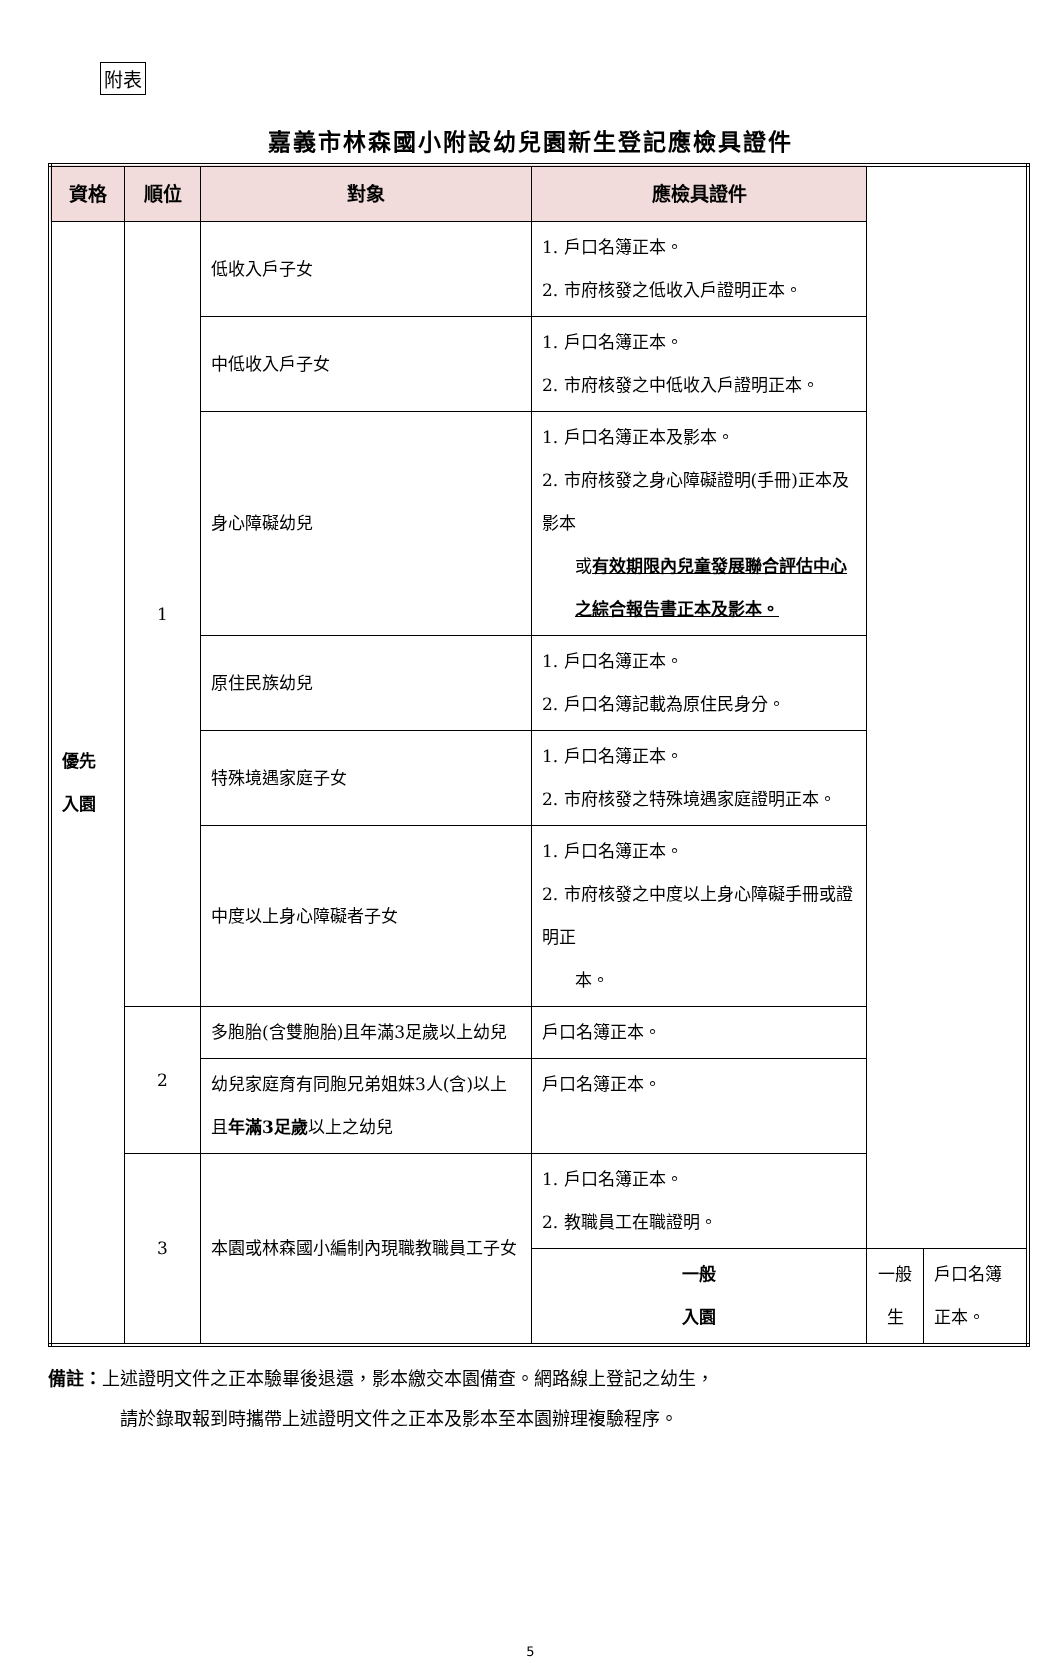附表
嘉義市林森國小附設幼兒園新生登記應檢具證件
| 資格 | 順位 | 對象 | 應檢具證件 | | |
| --- | --- | --- | --- | --- | --- |
| 優先 入園 | 1 | 低收入戶子女 | 1. 戶口名簿正本。 2. 市府核發之低收入戶證明正本。 | | |
| | | 中低收入戶子女 | 1. 戶口名簿正本。 2. 市府核發之中低收入戶證明正本。 | | |
| | | 身心障礙幼兒 | 1. 戶口名簿正本及影本。 2. 市府核發之身心障礙證明(手冊)正本及影本 或 有效期限內兒童發展聯合評估中心之綜合報告書正本及影本。 | | |
| | | 原住民族幼兒 | 1. 戶口名簿正本。 2. 戶口名簿記載為原住民身分。 | | |
| | | 特殊境遇家庭子女 | 1. 戶口名簿正本。 2. 市府核發之特殊境遇家庭證明正本。 | | |
| | | 中度以上身心障礙者子女 | 1. 戶口名簿正本。 2. 市府核發之中度以上身心障礙手冊或證明正 本。 | | |
| | 2 | 多胞胎(含雙胞胎)且年滿3足歲以上幼兒 | 戶口名簿正本。 | | |
| | | 幼兒家庭育有同胞兄弟姐妹3人(含)以上且 年滿3足歲 以上之幼兒 | 戶口名簿正本。 | | |
| | 3 | 本園或林森國小編制內現職教職員工子女 | 1. 戶口名簿正本。 2. 教職員工在職證明。 | | |
| | | | 一般 入園 | 一般生 | 戶口名簿正本。 |
備註：上述證明文件之正本驗畢後退還，影本繳交本園備查。網路線上登記之幼生，
請於錄取報到時攜帶上述證明文件之正本及影本至本園辦理複驗程序。
5